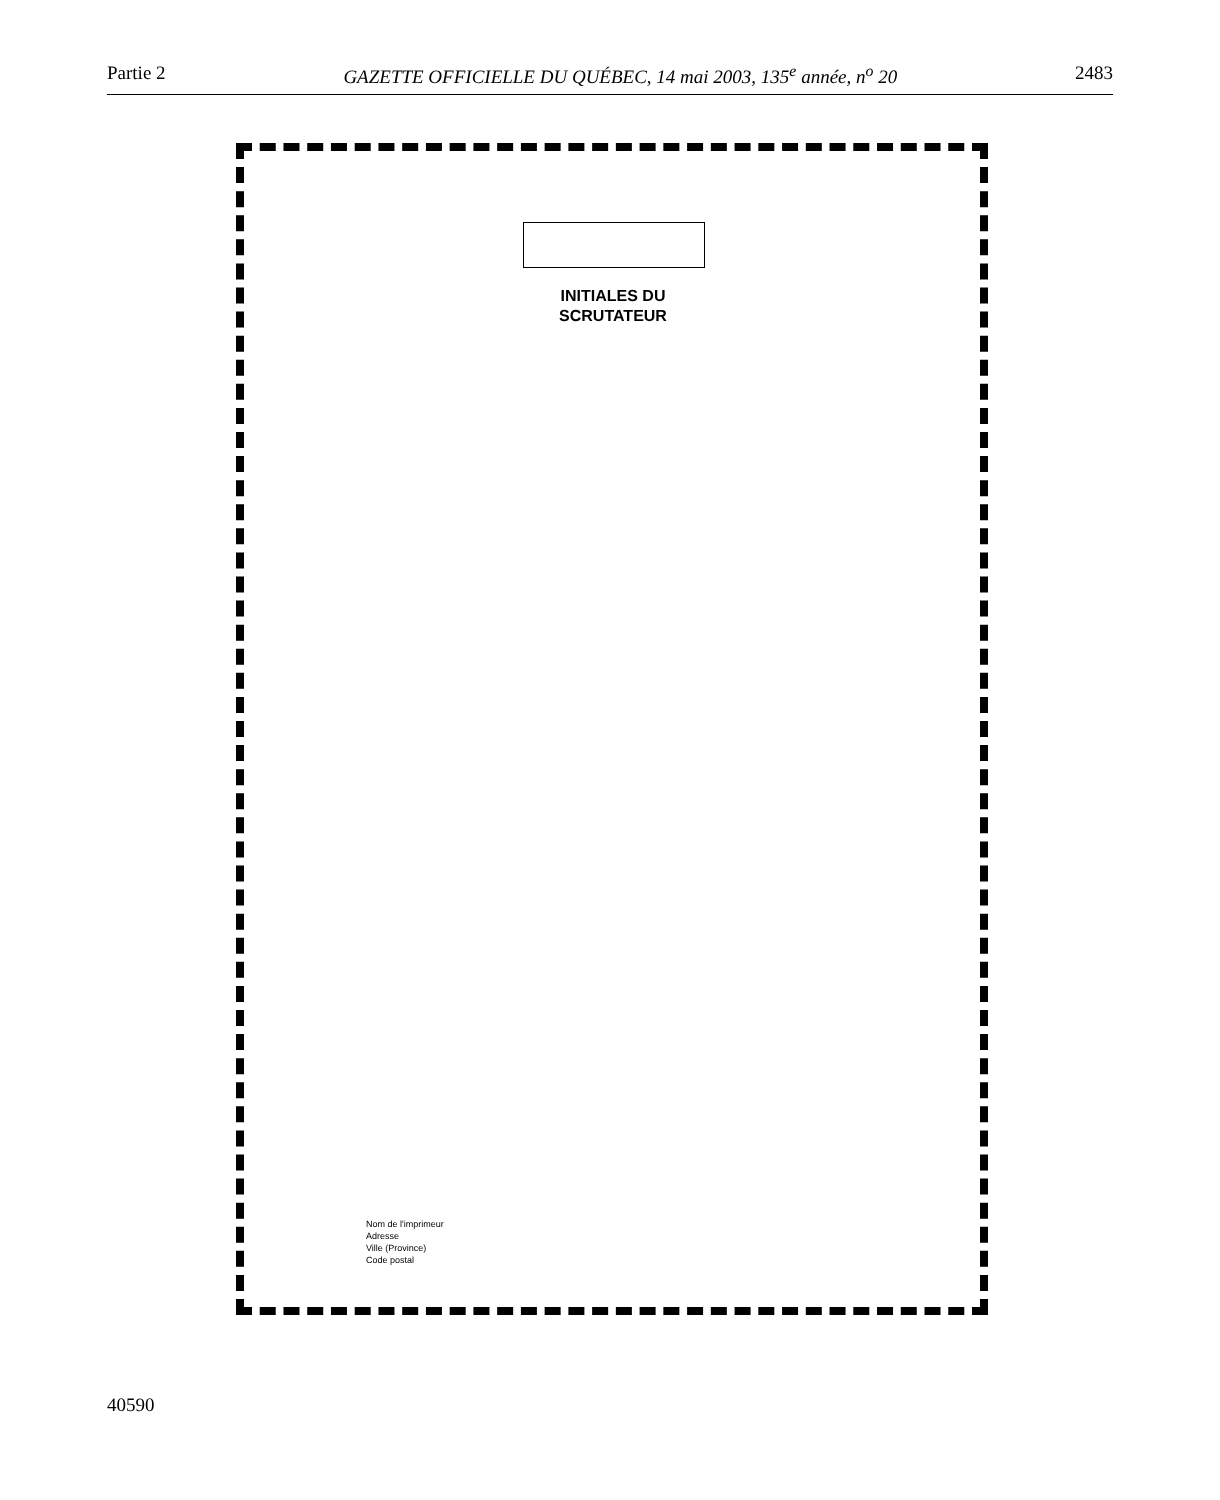Partie 2 GAZETTE OFFICIELLE DU QUÉBEC, 14 mai 2003, 135<sup>e</sup> année, n<sup>o</sup> 20 2483
INITIALES DU
SCRUTATEUR
Nom de l'imprimeur
Adresse
Ville (Province)
Code postal
40590